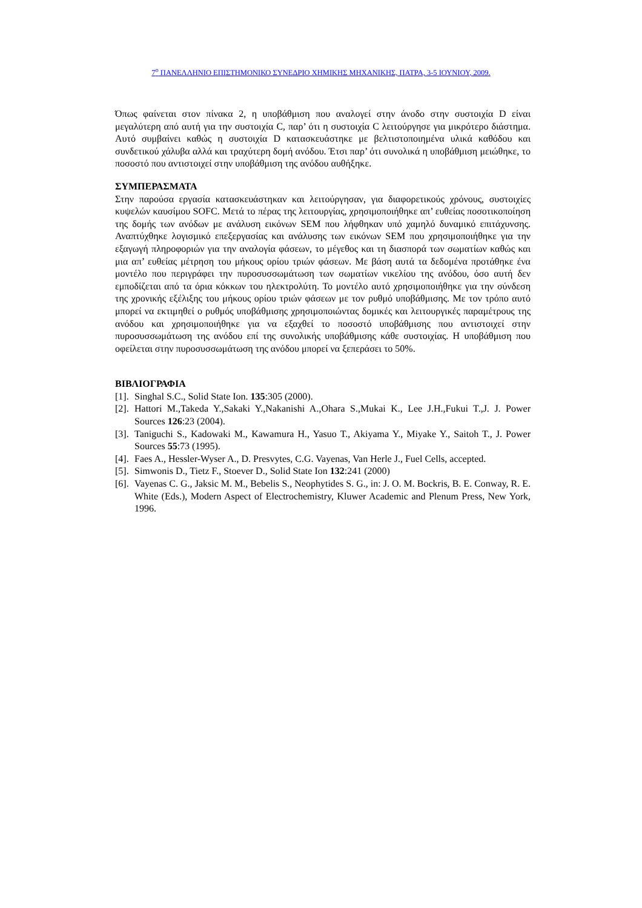7<sup>ο</sup> ΠΑΝΕΛΛΗΝΙΟ ΕΠΙΣΤΗΜΟΝΙΚΟ ΣΥΝΕΔΡΙΟ ΧΗΜΙΚΗΣ ΜΗΧΑΝΙΚΗΣ, ΠΑΤΡΑ, 3-5 ΙΟΥΝΙΟΥ, 2009.
Όπως φαίνεται στον πίνακα 2, η υποβάθμιση που αναλογεί στην άνοδο στην συστοιχία D είναι μεγαλύτερη από αυτή για την συστοιχία C, παρ’ ότι η συστοιχία C λειτούργησε για μικρότερο διάστημα. Αυτό συμβαίνει καθώς η συστοιχία D κατασκευάστηκε με βελτιστοποιημένα υλικά καθόδου και συνδετικού χάλυβα αλλά και τραχύτερη δομή ανόδου. Έτσι παρ’ ότι συνολικά η υποβάθμιση μειώθηκε, το ποσοστό που αντιστοιχεί στην υποβάθμιση της ανόδου αυθήξηκε.
ΣΥΜΠΕΡΑΣΜΑΤΑ
Στην παρούσα εργασία κατασκευάστηκαν και λειτούργησαν, για διαφορετικούς χρόνους, συστοιχίες κυψελών καυσίμου SOFC. Μετά το πέρας της λειτουργίας, χρησιμοποιήθηκε απ’ ευθείας ποσοτικοποίηση της δομής των ανόδων με ανάλυση εικόνων SEM που λήφθηκαν υπό χαμηλό δυναμικό επιτάχυνσης. Αναπτύχθηκε λογισμικό επεξεργασίας και ανάλυσης των εικόνων SEM που χρησιμοποιήθηκε για την εξαγωγή πληροφοριών για την αναλογία φάσεων, το μέγεθος και τη διασπορά των σωματίων καθώς και μια απ’ ευθείας μέτρηση του μήκους ορίου τριών φάσεων. Με βάση αυτά τα δεδομένα προτάθηκε ένα μοντέλο που περιγράφει την πυροσυσσωμάτωση των σωματίων νικελίου της ανόδου, όσο αυτή δεν εμποδίζεται από τα όρια κόκκων του ηλεκτρολύτη. Το μοντέλο αυτό χρησιμοποιήθηκε για την σύνδεση της χρονικής εξέλιξης του μήκους ορίου τριών φάσεων με τον ρυθμό υποβάθμισης. Με τον τρόπο αυτό μπορεί να εκτιμηθεί ο ρυθμός υποβάθμισης χρησιμοποιώντας δομικές και λειτουργικές παραμέτρους της ανόδου και χρησιμοποιήθηκε για να εξαχθεί το ποσοστό υποβάθμισης που αντιστοιχεί στην πυροσυσσωμάτωση της ανόδου επί της συνολικής υποβάθμισης κάθε συστοιχίας. Η υποβάθμιση που οφείλεται στην πυροσυσσωμάτωση της ανόδου μπορεί να ξεπεράσει το 50%.
ΒΙΒΛΙΟΓΡΑΦΙΑ
[1]. Singhal S.C., Solid State Ion. 135:305 (2000).
[2]. Hattori M.,Takeda Y.,Sakaki Y.,Nakanishi A.,Ohara S.,Mukai K., Lee J.H.,Fukui T.,J. J. Power Sources 126:23 (2004).
[3]. Taniguchi S., Kadowaki M., Kawamura H., Yasuo T., Akiyama Y., Miyake Y., Saitoh T., J. Power Sources 55:73 (1995).
[4]. Faes A., Hessler-Wyser A., D. Presvytes, C.G. Vayenas, Van Herle J., Fuel Cells, accepted.
[5]. Simwonis D., Tietz F., Stoever D., Solid State Ion 132:241 (2000)
[6]. Vayenas C. G., Jaksic M. M., Bebelis S., Neophytides S. G., in: J. O. M. Bockris, B. E. Conway, R. E. White (Eds.), Modern Aspect of Electrochemistry, Kluwer Academic and Plenum Press, New York, 1996.